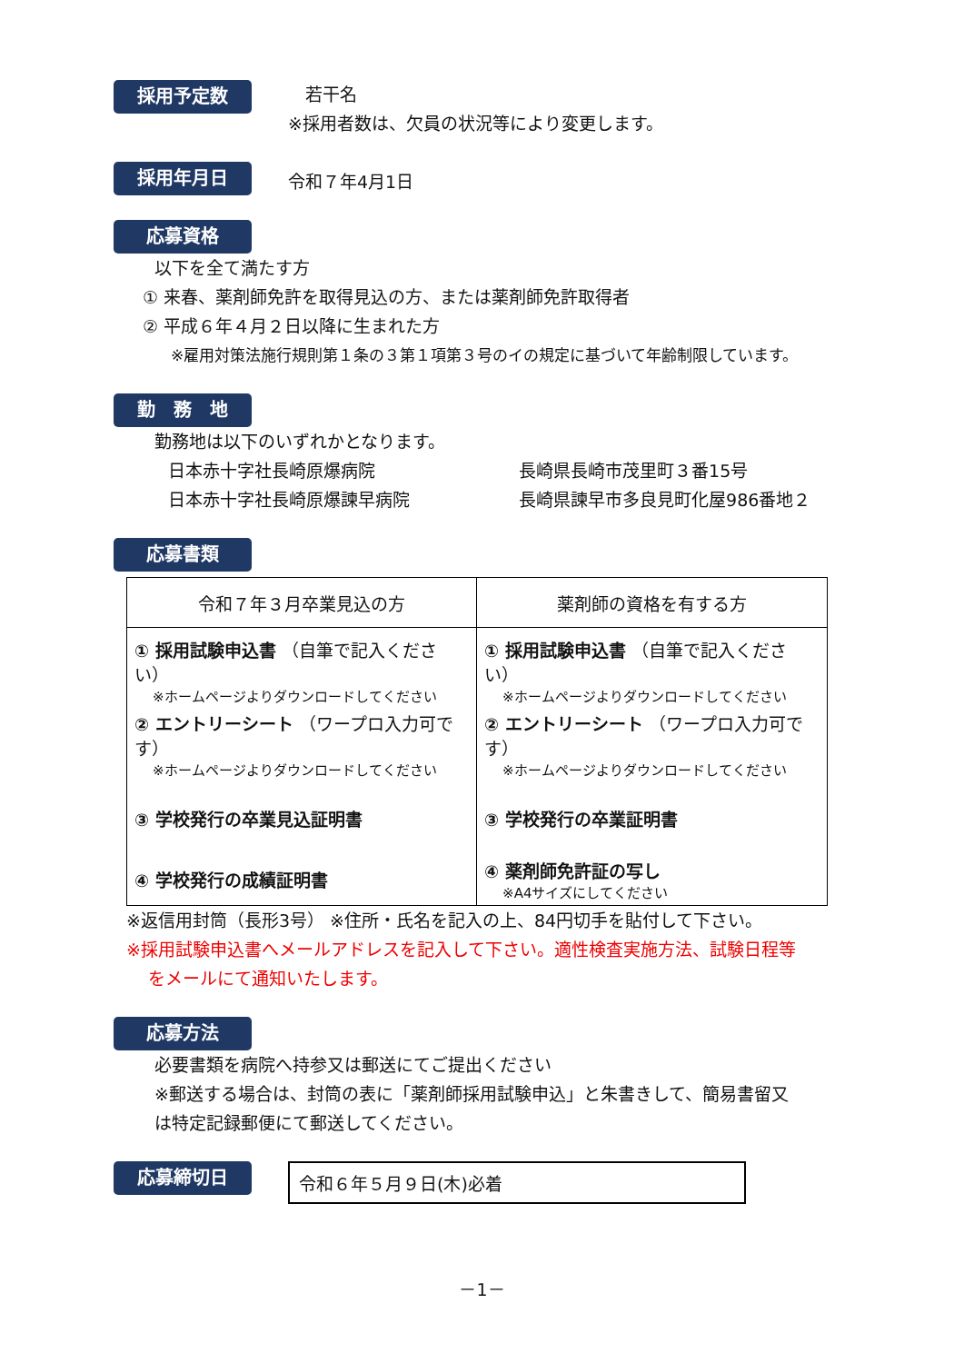採用予定数
　若干名
※採用者数は、欠員の状況等により変更します。
採用年月日
令和７年4月1日
応募資格
以下を全て満たす方
① 来春、薬剤師免許を取得見込の方、または薬剤師免許取得者
② 平成６年４月２日以降に生まれた方
※雇用対策法施行規則第１条の３第１項第３号のイの規定に基づいて年齢制限しています。
勤　務　地
勤務地は以下のいずれかとなります。
日本赤十字社長崎原爆病院 長崎県長崎市茂里町３番15号
日本赤十字社長崎原爆諫早病院 長崎県諫早市多良見町化屋986番地２
応募書類
| 令和７年３月卒業見込の方 | 薬剤師の資格を有する方 |
| --- | --- |
| ① 採用試験申込書 （自筆で記入ください） ※ホームページよりダウンロードしてください ② エントリーシート （ワープロ入力可です） ※ホームページよりダウンロードしてください ③ 学校発行の卒業見込証明書 ④ 学校発行の成績証明書 | ① 採用試験申込書 （自筆で記入ください） ※ホームページよりダウンロードしてください ② エントリーシート （ワープロ入力可です） ※ホームページよりダウンロードしてください ③ 学校発行の卒業証明書 ④ 薬剤師免許証の写し ※A4サイズにしてください |
※返信用封筒（長形3号） ※住所・氏名を記入の上、84円切手を貼付して下さい。
※採用試験申込書へメールアドレスを記入して下さい。適性検査実施方法、試験日程等
をメールにて通知いたします。
応募方法
必要書類を病院へ持参又は郵送にてご提出ください
※郵送する場合は、封筒の表に「薬剤師採用試験申込」と朱書きして、簡易書留又
は特定記録郵便にて郵送してください。
応募締切日
令和６年５月９日(木)必着
－1－